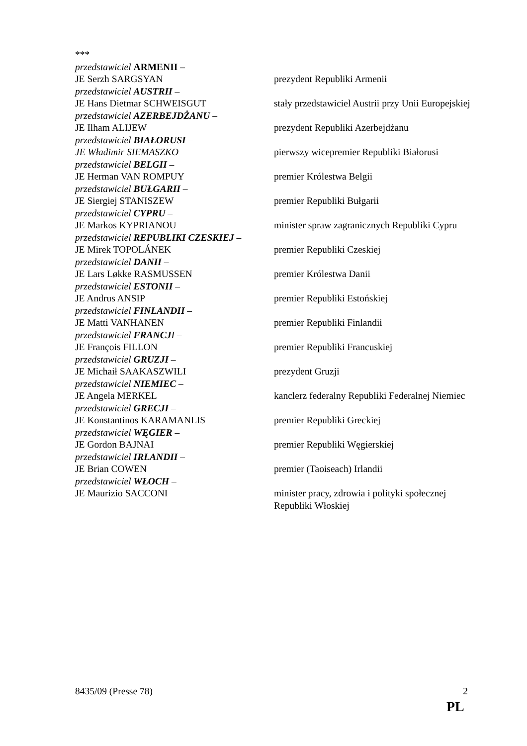| *** | |
| przedstawiciel ARMENII – | |
| JE Serzh SARGSYAN | prezydent Republiki Armenii |
| przedstawiciel AUSTRII – | |
| JE Hans Dietmar SCHWEISGUT | stały przedstawiciel Austrii przy Unii Europejskiej |
| przedstawiciel AZERBEJDŻANU – | |
| JE Ilham ALIJEW | prezydent Republiki Azerbejdżanu |
| przedstawiciel BIAŁORUSI – | |
| JE Władimir SIEMASZKO | pierwszy wicepremier Republiki Białorusi |
| przedstawiciel BELGII – | |
| JE Herman VAN ROMPUY | premier Królestwa Belgii |
| przedstawiciel BUŁGARII – | |
| JE Siergiej STANISZEW | premier Republiki Bułgarii |
| przedstawiciel CYPRU – | |
| JE Markos KYPRIANOU | minister spraw zagranicznych Republiki Cypru |
| przedstawiciel REPUBLIKI CZESKIEJ – | |
| JE Mirek TOPOLÁNEK | premier Republiki Czeskiej |
| przedstawiciel DANII – | |
| JE Lars Løkke RASMUSSEN | premier Królestwa Danii |
| przedstawiciel ESTONII – | |
| JE Andrus ANSIP | premier Republiki Estońskiej |
| przedstawiciel FINLANDII – | |
| JE Matti VANHANEN | premier Republiki Finlandii |
| przedstawiciel FRANCJ I – | |
| JE François FILLON | premier Republiki Francuskiej |
| przedstawiciel GRUZJI – | |
| JE Michaił SAAKASZWILI | prezydent Gruzji |
| przedstawiciel NIEMIEC – | |
| JE Angela MERKEL | kanclerz federalny Republiki Federalnej Niemiec |
| przedstawiciel GRECJI – | |
| JE Konstantinos KARAMANLIS | premier Republiki Greckiej |
| przedstawiciel WĘGIER – | |
| JE Gordon BAJNAI | premier Republiki Węgierskiej |
| przedstawiciel IRLANDII – | |
| JE Brian COWEN | premier (Taoiseach) Irlandii |
| przedstawiciel WŁOCH – | |
| JE Maurizio SACCONI | minister pracy, zdrowia i polityki społecznej Republiki Włoskiej |
8435/09 (Presse 78) 2
PL